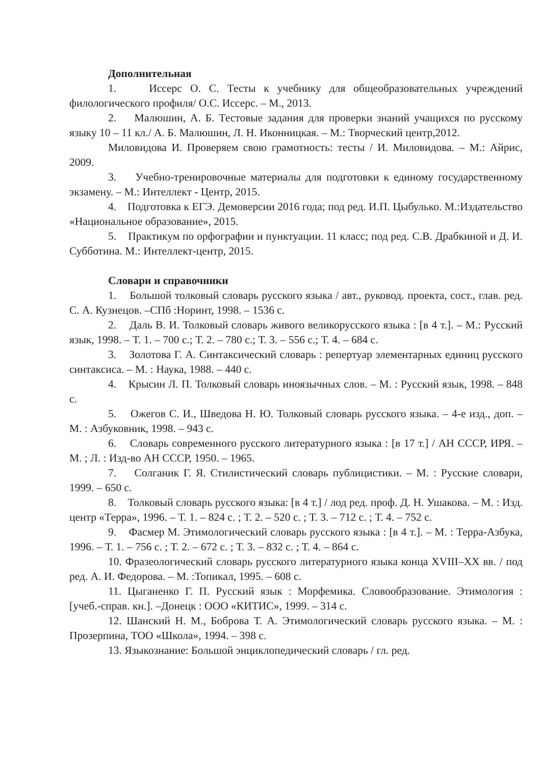Дополнительная
1. Иссерс О. С. Тесты к учебнику для общеобразовательных учреждений филологического профиля/ О.С. Иссерс. – М., 2013.
2. Малюшин, А. Б. Тестовые задания для проверки знаний учащихся по русскому языку 10 – 11 кл./ А. Б. Малюшин, Л. Н. Иконницкая. – М.: Творческий центр,2012.
Миловидова И. Проверяем свою грамотность: тесты / И. Миловидова. – М.: Айрис, 2009.
3. Учебно-тренировочные материалы для подготовки к единому государственному экзамену. – М.: Интеллект - Центр, 2015.
4. Подготовка к ЕГЭ. Демоверсии 2016 года; под ред. И.П. Цыбулько. М.:Издательство «Национальное образование», 2015.
5. Практикум по орфографии и пунктуации. 11 класс; под ред. С.В. Драбкиной и Д. И. Субботина. М.: Интеллект-центр, 2015.
Словари и справочники
1. Большой толковый словарь русского языка / авт., руковод. проекта, сост., глав. ред. С. А. Кузнецов. –СПб :Норинт, 1998. – 1536 с.
2. Даль В. И. Толковый словарь живого великорусского языка : [в 4 т.]. – М.: Русский язык, 1998. – Т. 1. – 700 с.; Т. 2. – 780 с.; Т. 3. – 556 с.; Т. 4. – 684 с.
3. Золотова Г. А. Синтаксический словарь : репертуар элементарных единиц русского синтаксиса. – М. : Наука, 1988. – 440 с.
4. Крысин Л. П. Толковый словарь иноязычных слов. – М. : Русский язык, 1998. – 848 с.
5. Ожегов С. И., Шведова Н. Ю. Толковый словарь русского языка. – 4-е изд., доп. – М. : Азбуковник, 1998. – 943 с.
6. Словарь современного русского литературного языка : [в 17 т.] / АН СССР, ИРЯ. – М. ; Л. : Изд-во АН СССР, 1950. – 1965.
7. Солганик Г. Я. Стилистический словарь публицистики. – М. : Русские словари, 1999. – 650 с.
8. Толковый словарь русского языка: [в 4 т.] / лод ред. проф. Д. Н. Ушакова. – М. : Изд. центр «Терра», 1996. – Т. 1. – 824 с. ; Т. 2. – 520 с. ; Т. 3. – 712 с. ; Т. 4. – 752 с.
9. Фасмер М. Этимологический словарь русского языка : [в 4 т.]. – М. : Терра-Азбука, 1996. – Т. 1. – 756 с. ; Т. 2. – 672 с. ; Т. 3. – 832 с. ; Т. 4. – 864 с.
10. Фразеологический словарь русского литературного языка конца ХVIII–ХХ вв. / под ред. А. И. Федорова. – М. :Топикал, 1995. – 608 с.
11. Цыганенко Г. П. Русский язык : Морфемика. Словообразование. Этимология : [учеб.-справ. кн.]. –Донецк : ООО «КИТИС», 1999. – 314 с.
12. Шанский Н. М., Боброва Т. А. Этимологический словарь русского языка. – М. : Прозерпина, ТОО «Школа», 1994. – 398 с.
13. Языкознание: Большой энциклопедический словарь / гл. ред.